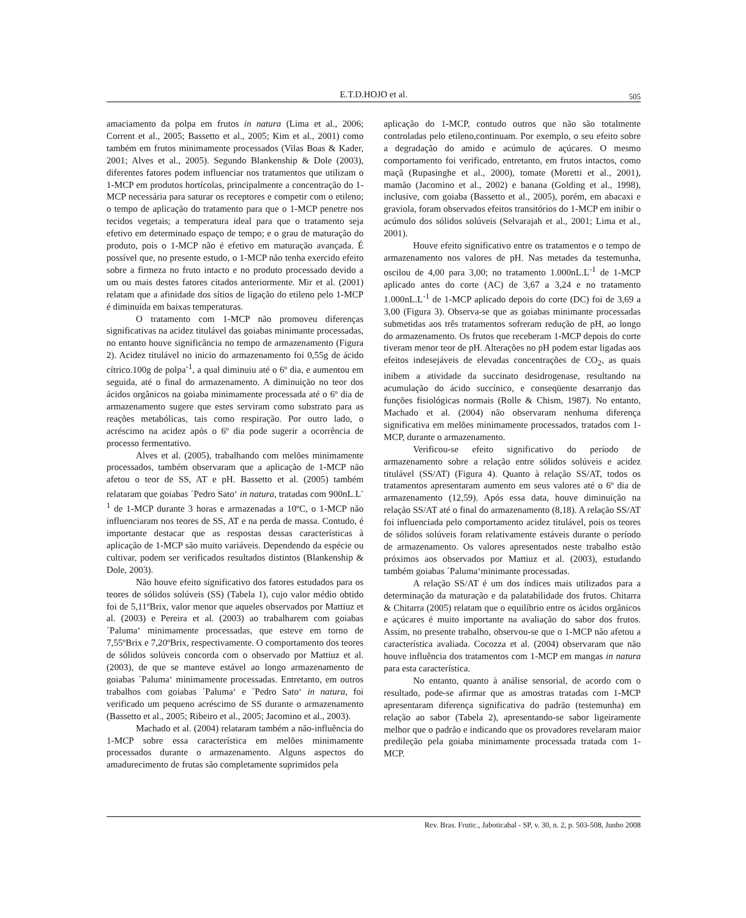E.T.D.HOJO et al.
505
amaciamento da polpa em frutos in natura (Lima et al., 2006; Corrent et al., 2005; Bassetto et al., 2005; Kim et al., 2001) como também em frutos minimamente processados (Vilas Boas & Kader, 2001; Alves et al., 2005). Segundo Blankenship & Dole (2003), diferentes fatores podem influenciar nos tratamentos que utilizam o 1-MCP em produtos hortícolas, principalmente a concentração do 1-MCP necessária para saturar os receptores e competir com o etileno; o tempo de aplicação do tratamento para que o 1-MCP penetre nos tecidos vegetais; a temperatura ideal para que o tratamento seja efetivo em determinado espaço de tempo; e o grau de maturação do produto, pois o 1-MCP não é efetivo em maturação avançada. É possível que, no presente estudo, o 1-MCP não tenha exercido efeito sobre a firmeza no fruto intacto e no produto processado devido a um ou mais destes fatores citados anteriormente. Mir et al. (2001) relatam que a afinidade dos sítios de ligação do etileno pelo 1-MCP é diminuída em baixas temperaturas.
O tratamento com 1-MCP não promoveu diferenças significativas na acidez titulável das goiabas minimante processadas, no entanto houve significância no tempo de armazenamento (Figura 2). Acidez titulável no inicio do armazenamento foi 0,55g de ácido cítrico.100g de polpa<sup>-1</sup>, a qual diminuiu até o 6º dia, e aumentou em seguida, até o final do armazenamento. A diminuição no teor dos ácidos orgânicos na goiaba minimamente processada até o 6º dia de armazenamento sugere que estes serviram como substrato para as reações metabólicas, tais como respiração. Por outro lado, o acréscimo na acidez após o 6º dia pode sugerir a ocorrência de processo fermentativo.
Alves et al. (2005), trabalhando com melões minimamente processados, também observaram que a aplicação de 1-MCP não afetou o teor de SS, AT e pH. Bassetto et al. (2005) também relataram que goiabas ´Pedro Sato‘ in natura, tratadas com 900nL.L<sup>-1</sup> de 1-MCP durante 3 horas e armazenadas a 10ºC, o 1-MCP não influenciaram nos teores de SS, AT e na perda de massa. Contudo, é importante destacar que as respostas dessas características à aplicação de 1-MCP são muito variáveis. Dependendo da espécie ou cultivar, podem ser verificados resultados distintos (Blankenship & Dole, 2003).
Não houve efeito significativo dos fatores estudados para os teores de sólidos solúveis (SS) (Tabela 1), cujo valor médio obtido foi de 5,11ºBrix, valor menor que aqueles observados por Mattiuz et al. (2003) e Pereira et al. (2003) ao trabalharem com goiabas ´Paluma‘ minimamente processadas, que esteve em torno de 7,55ºBrix e 7,20ºBrix, respectivamente. O comportamento dos teores de sólidos solúveis concorda com o observado por Mattiuz et al. (2003), de que se manteve estável ao longo armazenamento de goiabas ´Paluma‘ minimamente processadas. Entretanto, em outros trabalhos com goiabas ´Paluma‘ e ´Pedro Sato‘ in natura, foi verificado um pequeno acréscimo de SS durante o armazenamento (Bassetto et al., 2005; Ribeiro et al., 2005; Jacomino et al., 2003).
Machado et al. (2004) relataram também a não-influência do 1-MCP sobre essa característica em melões minimamente processados durante o armazenamento. Alguns aspectos do amadurecimento de frutas são completamente suprimidos pela
aplicação do 1-MCP, contudo outros que não são totalmente controladas pelo etileno,continuam. Por exemplo, o seu efeito sobre a degradação do amido e acúmulo de açúcares. O mesmo comportamento foi verificado, entretanto, em frutos intactos, como maçã (Rupasinghe et al., 2000), tomate (Moretti et al., 2001), mamão (Jacomino et al., 2002) e banana (Golding et al., 1998), inclusive, com goiaba (Bassetto et al., 2005), porém, em abacaxi e graviola, foram observados efeitos transitórios do 1-MCP em inibir o acúmulo dos sólidos solúveis (Selvarajah et al., 2001; Lima et al., 2001).
Houve efeito significativo entre os tratamentos e o tempo de armazenamento nos valores de pH. Nas metades da testemunha, oscilou de 4,00 para 3,00; no tratamento 1.000nL.L<sup>-1</sup> de 1-MCP aplicado antes do corte (AC) de 3,67 a 3,24 e no tratamento 1.000nL.L<sup>-1</sup> de 1-MCP aplicado depois do corte (DC) foi de 3,69 a 3,00 (Figura 3). Observa-se que as goiabas minimante processadas submetidas aos três tratamentos sofreram redução de pH, ao longo do armazenamento. Os frutos que receberam 1-MCP depois do corte tiveram menor teor de pH. Alterações no pH podem estar ligadas aos efeitos indesejáveis de elevadas concentrações de CO<sub>2</sub>, as quais inibem a atividade da succinato desidrogenase, resultando na acumulação do ácido succínico, e conseqüente desarranjo das funções fisiológicas normais (Rolle & Chism, 1987). No entanto, Machado et al. (2004) não observaram nenhuma diferença significativa em melões minimamente processados, tratados com 1-MCP, durante o armazenamento.
Verificou-se efeito significativo do período de armazenamento sobre a relação entre sólidos solúveis e acidez titulável (SS/AT) (Figura 4). Quanto à relação SS/AT, todos os tratamentos apresentaram aumento em seus valores até o 6º dia de armazenamento (12,59). Após essa data, houve diminuição na relação SS/AT até o final do armazenamento (8,18). A relação SS/AT foi influenciada pelo comportamento acidez titulável, pois os teores de sólidos solúveis foram relativamente estáveis durante o período de armazenamento. Os valores apresentados neste trabalho estão próximos aos observados por Mattiuz et al. (2003), estudando também goiabas ´Paluma‘minimante processadas.
A relação SS/AT é um dos índices mais utilizados para a determinação da maturação e da palatabilidade dos frutos. Chitarra & Chitarra (2005) relatam que o equilíbrio entre os ácidos orgânicos e açúcares é muito importante na avaliação do sabor dos frutos. Assim, no presente trabalho, observou-se que o 1-MCP não afetou a característica avaliada. Cocozza et al. (2004) observaram que não houve influência dos tratamentos com 1-MCP em mangas in natura para esta característica.
No entanto, quanto à análise sensorial, de acordo com o resultado, pode-se afirmar que as amostras tratadas com 1-MCP apresentaram diferença significativa do padrão (testemunha) em relação ao sabor (Tabela 2), apresentando-se sabor ligeiramente melhor que o padrão e indicando que os provadores revelaram maior predileção pela goiaba minimamente processada tratada com 1-MCP.
Rev. Bras. Frutic., Jaboticabal - SP, v. 30, n. 2, p. 503-508, Junho 2008